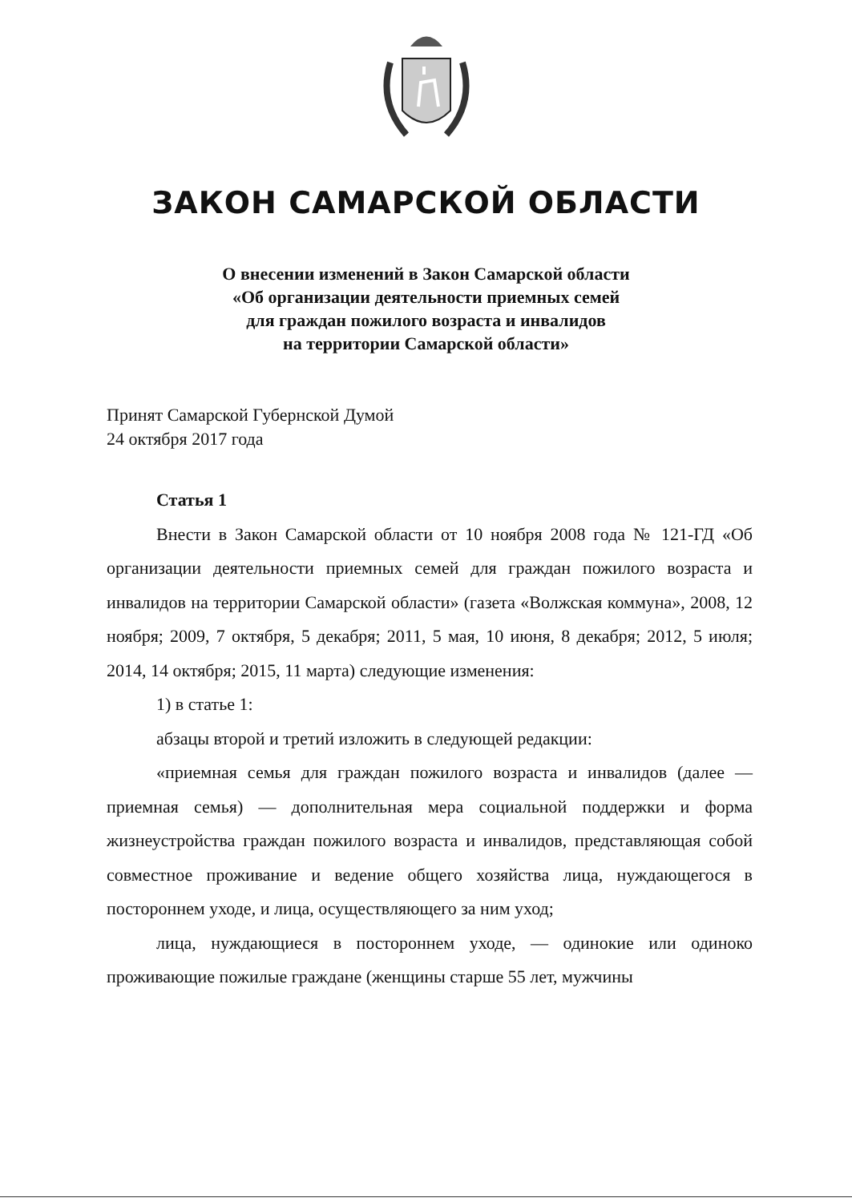ЗАКОН САМАРСКОЙ ОБЛАСТИ
О внесении изменений в Закон Самарской области
«Об организации деятельности приемных семей
для граждан пожилого возраста и инвалидов
на территории Самарской области»
Принят Самарской Губернской Думой
24 октября 2017 года
Статья 1
Внести в Закон Самарской области от 10 ноября 2008 года № 121-ГД «Об организации деятельности приемных семей для граждан пожилого возраста и инвалидов на территории Самарской области» (газета «Волжская коммуна», 2008, 12 ноября; 2009, 7 октября, 5 декабря; 2011, 5 мая, 10 июня, 8 декабря; 2012, 5 июля; 2014, 14 октября; 2015, 11 марта) следующие изменения:
1) в статье 1:
абзацы второй и третий изложить в следующей редакции:
«приемная семья для граждан пожилого возраста и инвалидов (далее — приемная семья) — дополнительная мера социальной поддержки и форма жизнеустройства граждан пожилого возраста и инвалидов, представляющая собой совместное проживание и ведение общего хозяйства лица, нуждающегося в постороннем уходе, и лица, осуществляющего за ним уход;
лица, нуждающиеся в постороннем уходе, — одинокие или одиноко проживающие пожилые граждане (женщины старше 55 лет, мужчины